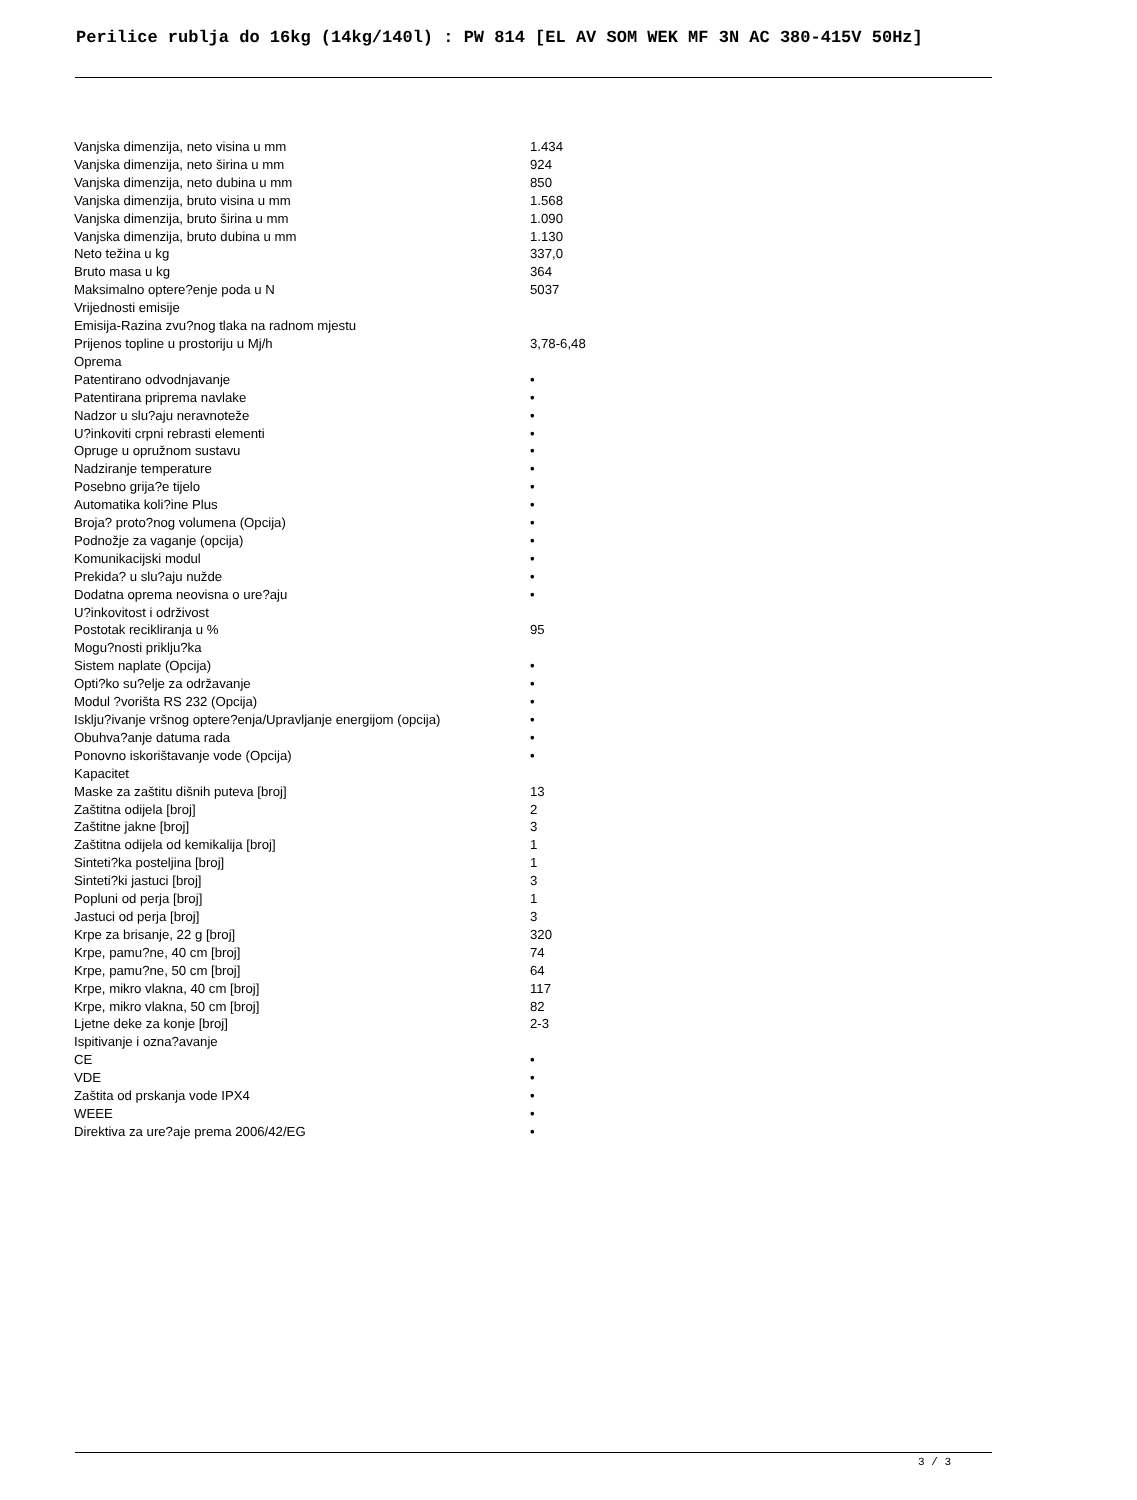Perilice rublja do 16kg (14kg/140l) : PW 814 [EL AV SOM WEK MF 3N AC 380-415V 50Hz]
| Vanjska dimenzija, neto visina u mm | 1.434 |
| Vanjska dimenzija, neto širina u mm | 924 |
| Vanjska dimenzija, neto dubina u mm | 850 |
| Vanjska dimenzija, bruto visina u mm | 1.568 |
| Vanjska dimenzija, bruto širina u mm | 1.090 |
| Vanjska dimenzija, bruto dubina u mm | 1.130 |
| Neto težina u kg | 337,0 |
| Bruto masa u kg | 364 |
| Maksimalno optere?enje poda u N | 5037 |
| Vrijednosti emisije | |
| Emisija-Razina zvu?nog tlaka na radnom mjestu | |
| Prijenos topline u prostoriju u Mj/h | 3,78-6,48 |
| Oprema | |
| Patentirano odvodnjavanje | • |
| Patentirana priprema navlake | • |
| Nadzor u slu?aju neravnoteže | • |
| U?inkoviti crpni rebrasti elementi | • |
| Opruge u opružnom sustavu | • |
| Nadziranje temperature | • |
| Posebno grija?e tijelo | • |
| Automatika koli?ine Plus | • |
| Broja? proto?nog volumena (Opcija) | • |
| Podnožje za vaganje (opcija) | • |
| Komunikacijski modul | • |
| Prekida? u slu?aju nužde | • |
| Dodatna oprema neovisna o ure?aju | • |
| U?inkovitost i održivost | |
| Postotak recikliranja u % | 95 |
| Mogu?nosti priklju?ka | |
| Sistem naplate (Opcija) | • |
| Opti?ko su?elje za održavanje | • |
| Modul ?vorišta RS 232 (Opcija) | • |
| Isklju?ivanje vršnog optere?enja/Upravljanje energijom (opcija) | • |
| Obuhva?anje datuma rada | • |
| Ponovno iskorištavanje vode (Opcija) | • |
| Kapacitet | |
| Maske za zaštitu dišnih puteva [broj] | 13 |
| Zaštitna odijela [broj] | 2 |
| Zaštitne jakne [broj] | 3 |
| Zaštitna odijela od kemikalija [broj] | 1 |
| Sinteti?ka posteljina [broj] | 1 |
| Sinteti?ki jastuci [broj] | 3 |
| Popluni od perja [broj] | 1 |
| Jastuci od perja [broj] | 3 |
| Krpe za brisanje, 22 g [broj] | 320 |
| Krpe, pamu?ne, 40 cm [broj] | 74 |
| Krpe, pamu?ne, 50 cm [broj] | 64 |
| Krpe, mikro vlakna, 40 cm [broj] | 117 |
| Krpe, mikro vlakna, 50 cm [broj] | 82 |
| Ljetne deke za konje [broj] | 2-3 |
| Ispitivanje i ozna?avanje | |
| CE | • |
| VDE | • |
| Zaštita od prskanja vode IPX4 | • |
| WEEE | • |
| Direktiva za ure?aje prema 2006/42/EG | • |
3 / 3